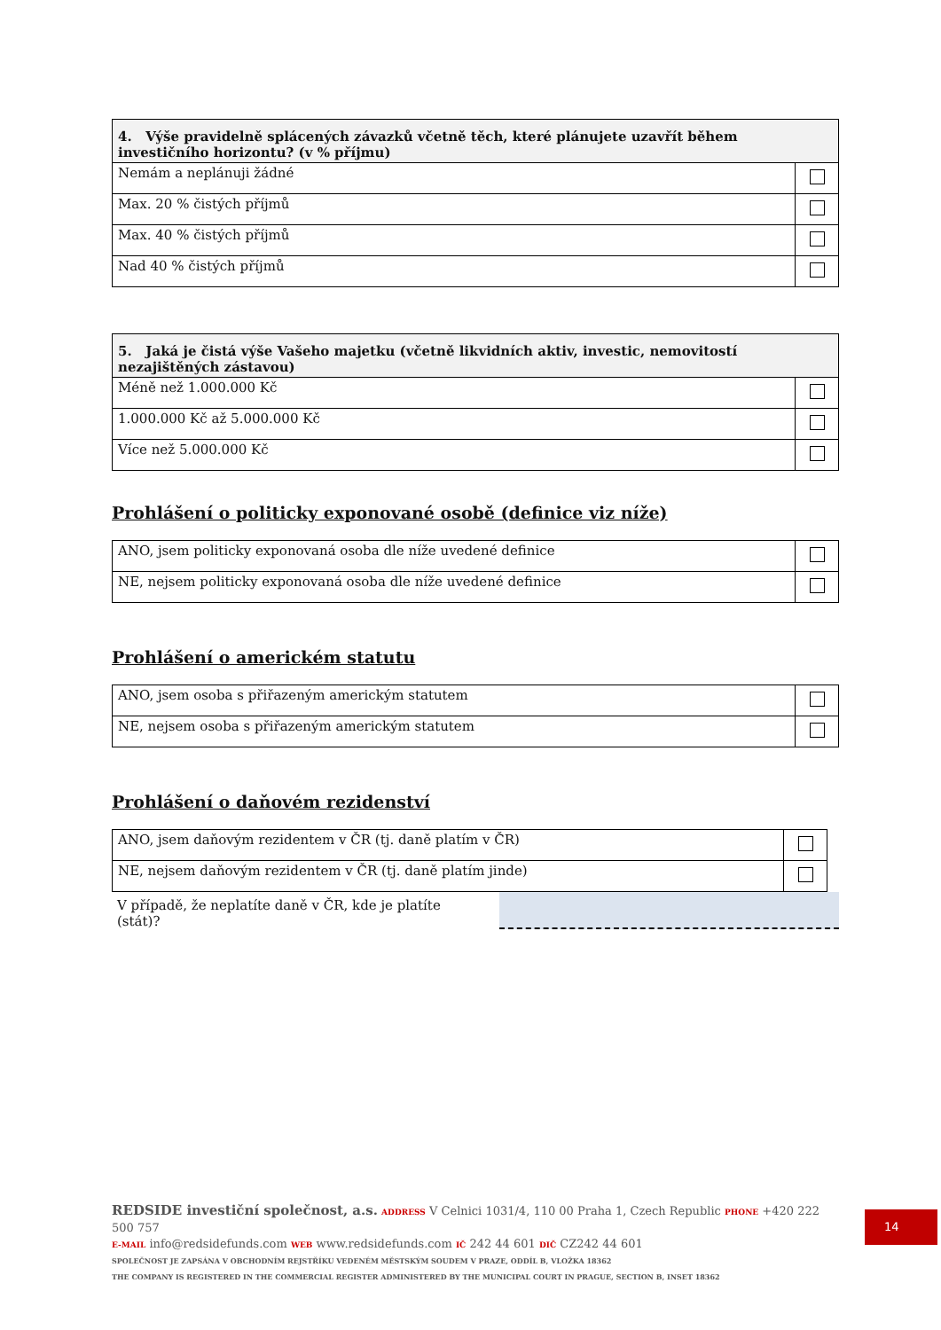| 4. Výše pravidelně splácených závazků včetně těch, které plánujete uzavřít během investičního horizontu? (v % příjmu) | |
| --- | --- |
| Nemám a neplánuji žádné | |
| Max. 20 % čistých příjmů | |
| Max. 40 % čistých příjmů | |
| Nad 40 % čistých příjmů | |
| 5. Jaká je čistá výše Vašeho majetku (včetně likvidních aktiv, investic, nemovitostí nezajištěných zástavou) | |
| --- | --- |
| Méně než 1.000.000 Kč | |
| 1.000.000 Kč až 5.000.000 Kč | |
| Více než 5.000.000 Kč | |
Prohlášení o politicky exponované osobě (definice viz níže)
| ANO, jsem politicky exponovaná osoba dle níže uvedené definice | |
| NE, nejsem politicky exponovaná osoba dle níže uvedené definice | |
Prohlášení o americkém statutu
| ANO, jsem osoba s přiřazeným americkým statutem | |
| NE, nejsem osoba s přiřazeným americkým statutem | |
Prohlášení o daňovém rezidenství
| ANO, jsem daňovým rezidentem v ČR (tj. daně platím v ČR) | |
| NE, nejsem daňovým rezidentem v ČR (tj. daně platím jinde) | |
V případě, že neplatíte daně v ČR, kde je platíte (stát)?
REDSIDE investiční společnost, a.s. ADDRESS V Celnici 1031/4, 110 00 Praha 1, Czech Republic PHONE +420 222 500 757
E-MAIL info@redsidefunds.com WEB www.redsidefunds.com IČ 242 44 601 DIČ CZ242 44 601
SPOLEČNOST JE ZAPSÁNA V OBCHODNÍM REJSTŘÍKU VEDENÉM MĚSTSKÝM SOUDEM V PRAZE, ODDÍL B, VLOŽKA 18362
THE COMPANY IS REGISTERED IN THE COMMERCIAL REGISTER ADMINISTERED BY THE MUNICIPAL COURT IN PRAGUE, SECTION B, INSET 18362
14